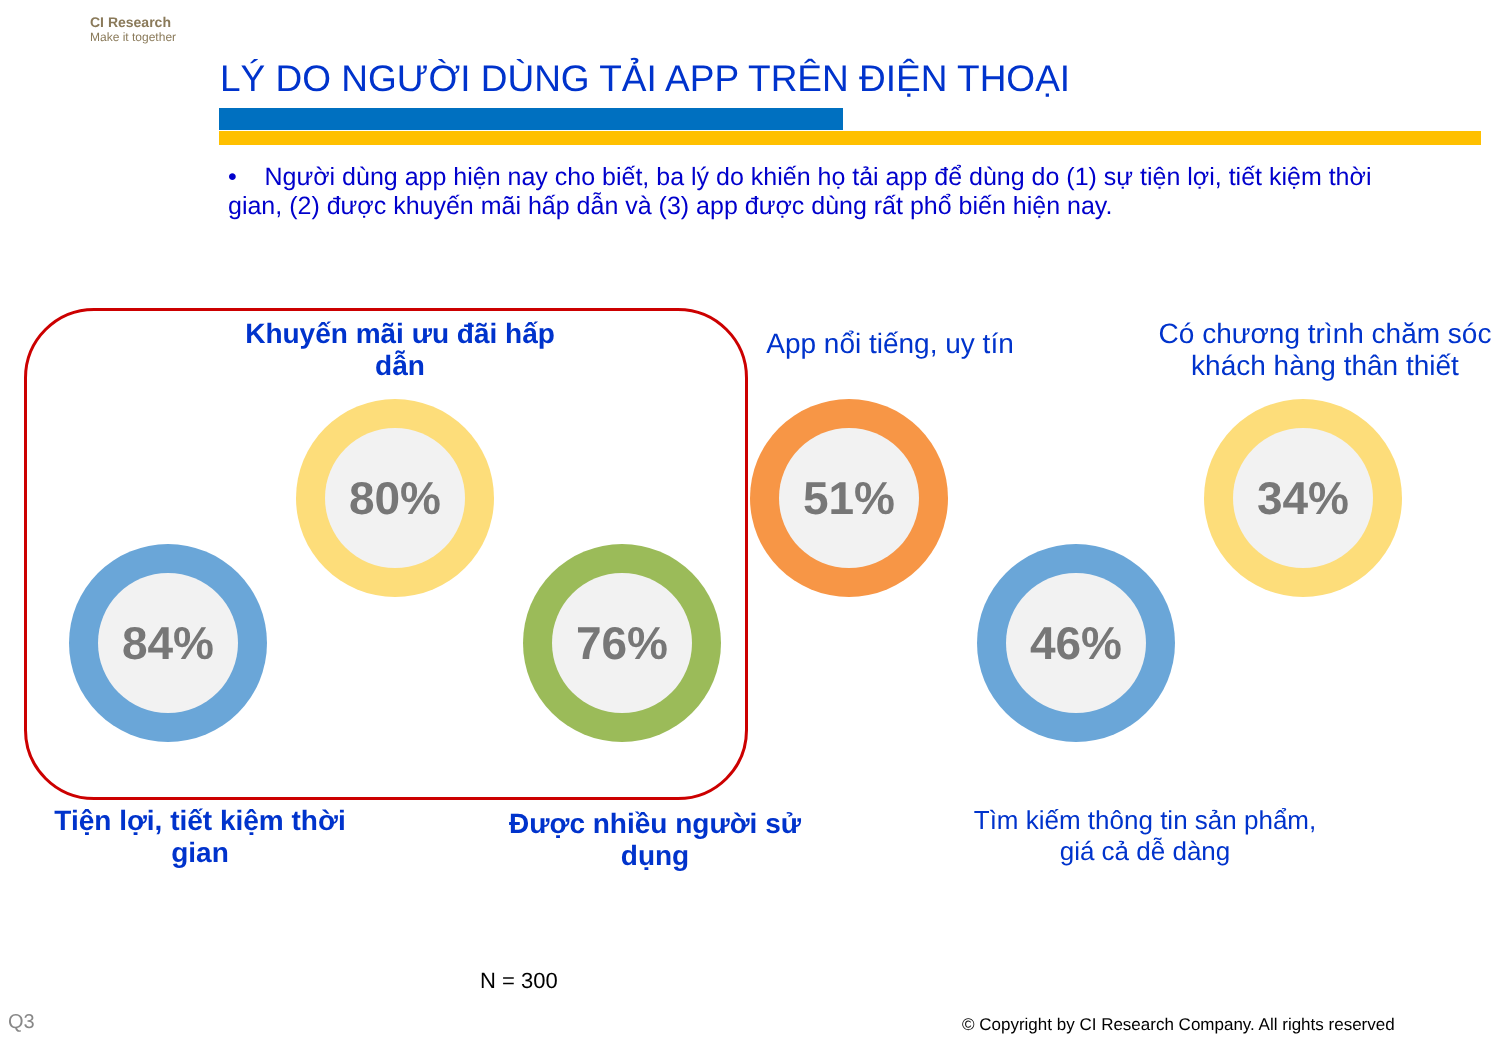CI Research
Make it together
LÝ DO NGƯỜI DÙNG TẢI APP TRÊN ĐIỆN THOẠI
• Người dùng app hiện nay cho biết, ba lý do khiến họ tải app để dùng do (1) sự tiện lợi, tiết kiệm thời gian, (2) được khuyến mãi hấp dẫn và (3) app được dùng rất phổ biến hiện nay.
Khuyến mãi ưu đãi hấp dẫn
App nổi tiếng, uy tín
Có chương trình chăm sóc khách hàng thân thiết
84%
80%
76%
51%
46%
34%
Tiện lợi, tiết kiệm thời gian
Được nhiều người sử dụng
Tìm kiếm thông tin sản phẩm, giá cả dễ dàng
N = 300
Q3
© Copyright by CI Research Company. All rights reserved